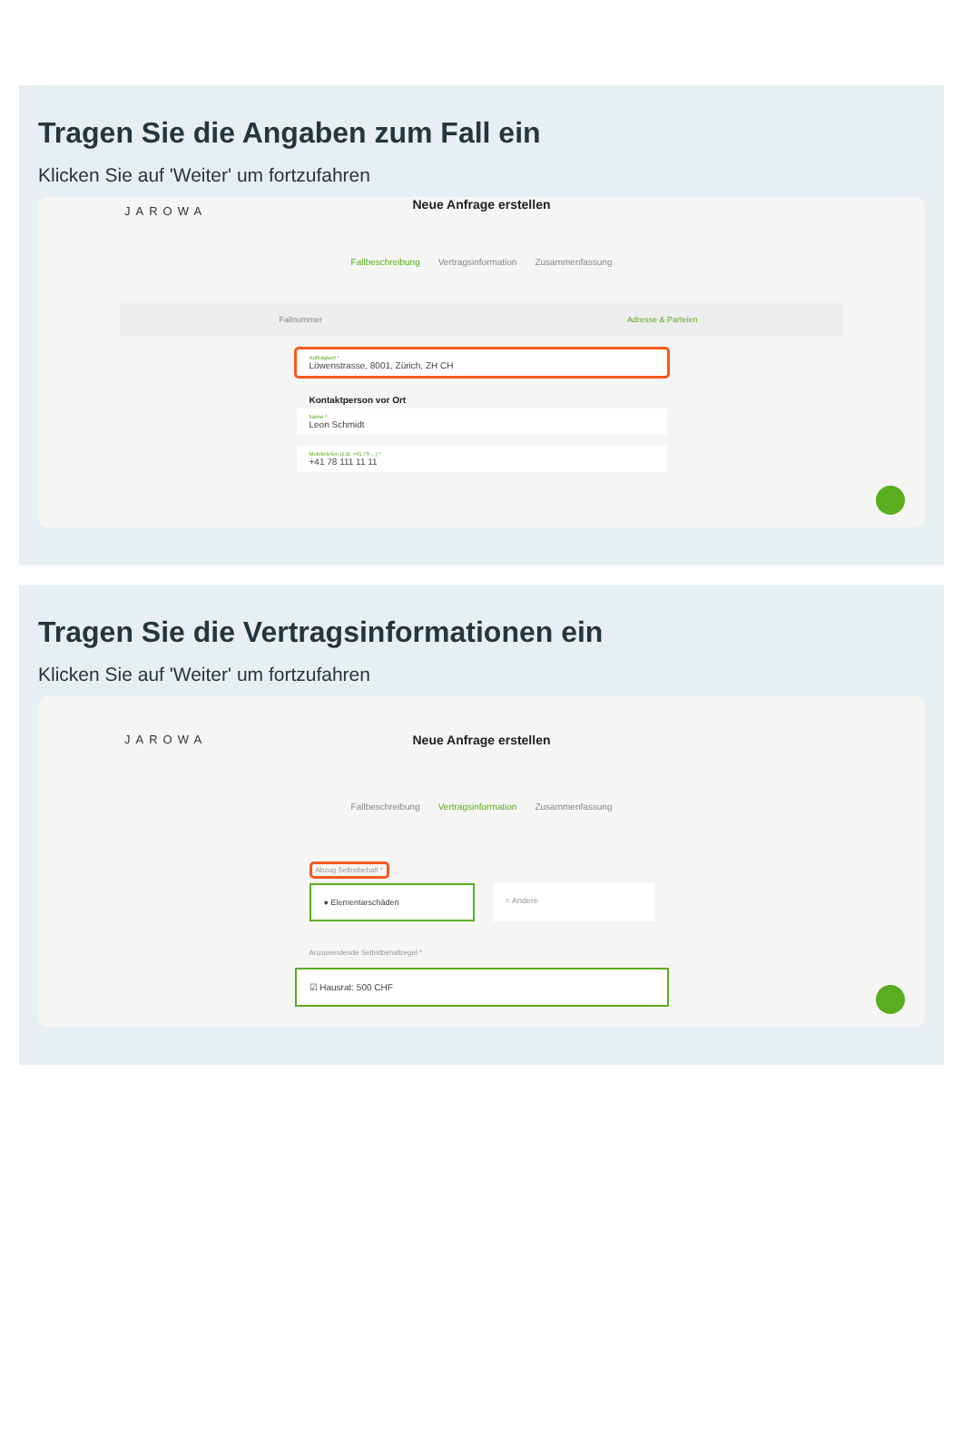Tragen Sie die Angaben zum Fall ein
Klicken Sie auf 'Weiter' um fortzufahren
JAROWA
Neue Anfrage erstellen
Fallbeschreibung Vertragsinformation Zusammenfassung
Fallnummer Adresse & Parteien
Auftragsort *
Löwenstrasse, 8001, Zürich, ZH CH
Kontaktperson vor Ort
Name *
Leon Schmidt
Mobiltelefon (z.B. +41 79 ...) *
+41 78 111 11 11
Tragen Sie die Vertragsinformationen ein
Klicken Sie auf 'Weiter' um fortzufahren
JAROWA
Neue Anfrage erstellen
Fallbeschreibung Vertragsinformation Zusammenfassung
Abzug Selbstbehalt *
● Elementarschäden ○ Andere
Anzuwendende Selbstbehaltregel *
☑ Hausrat: 500 CHF